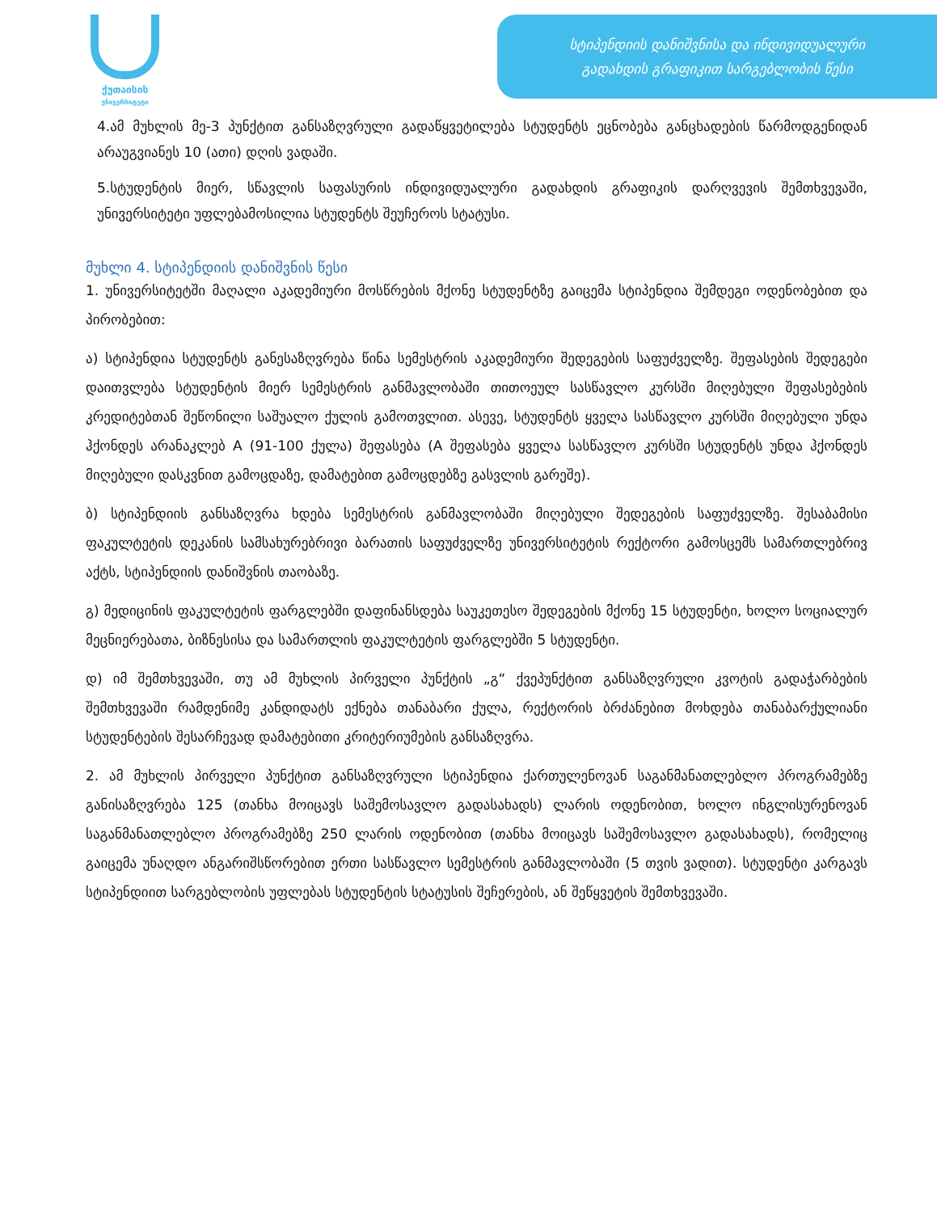ქუთაისის
უნივერსიტეტი
სტიპენდიის დანიშვნისა და ინდივიდუალური
გადახდის გრაფიკით სარგებლობის წესი
4.ამ მუხლის მე-3 პუნქტით განსაზღვრული გადაწყვეტილება სტუდენტს ეცნობება განცხადების წარმოდგენიდან არაუგვიანეს 10 (ათი) დღის ვადაში.
5.სტუდენტის მიერ, სწავლის საფასურის ინდივიდუალური გადახდის გრაფიკის დარღვევის შემთხვევაში, უნივერსიტეტი უფლებამოსილია სტუდენტს შეუჩეროს სტატუსი.
მუხლი 4. სტიპენდიის დანიშვნის წესი
1. უნივერსიტეტში მაღალი აკადემიური მოსწრების მქონე სტუდენტზე გაიცემა სტიპენდია შემდეგი ოდენობებით და პირობებით:
ა) სტიპენდია სტუდენტს განესაზღვრება წინა სემესტრის აკადემიური შედეგების საფუძველზე. შეფასების შედეგები დაითვლება სტუდენტის მიერ სემესტრის განმავლობაში თითოეულ სასწავლო კურსში მიღებული შეფასებების კრედიტებთან შეწონილი საშუალო ქულის გამოთვლით. ასევე, სტუდენტს ყველა სასწავლო კურსში მიღებული უნდა ჰქონდეს არანაკლებ A (91-100 ქულა) შეფასება (A შეფასება ყველა სასწავლო კურსში სტუდენტს უნდა ჰქონდეს მიღებული დასკვნით გამოცდაზე, დამატებით გამოცდებზე გასვლის გარეშე).
ბ) სტიპენდიის განსაზღვრა ხდება სემესტრის განმავლობაში მიღებული შედეგების საფუძველზე. შესაბამისი ფაკულტეტის დეკანის სამსახურებრივი ბარათის საფუძველზე უნივერსიტეტის რექტორი გამოსცემს სამართლებრივ აქტს, სტიპენდიის დანიშვნის თაობაზე.
გ) მედიცინის ფაკულტეტის ფარგლებში დაფინანსდება საუკეთესო შედეგების მქონე 15 სტუდენტი, ხოლო სოციალურ მეცნიერებათა, ბიზნესისა და სამართლის ფაკულტეტის ფარგლებში 5 სტუდენტი.
დ) იმ შემთხვევაში, თუ ამ მუხლის პირველი პუნქტის „გ“ ქვეპუნქტით განსაზღვრული კვოტის გადაჭარბების შემთხვევაში რამდენიმე კანდიდატს ექნება თანაბარი ქულა, რექტორის ბრძანებით მოხდება თანაბარქულიანი სტუდენტების შესარჩევად დამატებითი კრიტერიუმების განსაზღვრა.
2. ამ მუხლის პირველი პუნქტით განსაზღვრული სტიპენდია ქართულენოვან საგანმანათლებლო პროგრამებზე განისაზღვრება 125 (თანხა მოიცავს საშემოსავლო გადასახადს) ლარის ოდენობით, ხოლო ინგლისურენოვან საგანმანათლებლო პროგრამებზე 250 ლარის ოდენობით (თანხა მოიცავს საშემოსავლო გადასახადს), რომელიც გაიცემა უნაღდო ანგარიშსწორებით ერთი სასწავლო სემესტრის განმავლობაში (5 თვის ვადით). სტუდენტი კარგავს სტიპენდიით სარგებლობის უფლებას სტუდენტის სტატუსის შეჩერების, ან შეწყვეტის შემთხვევაში.